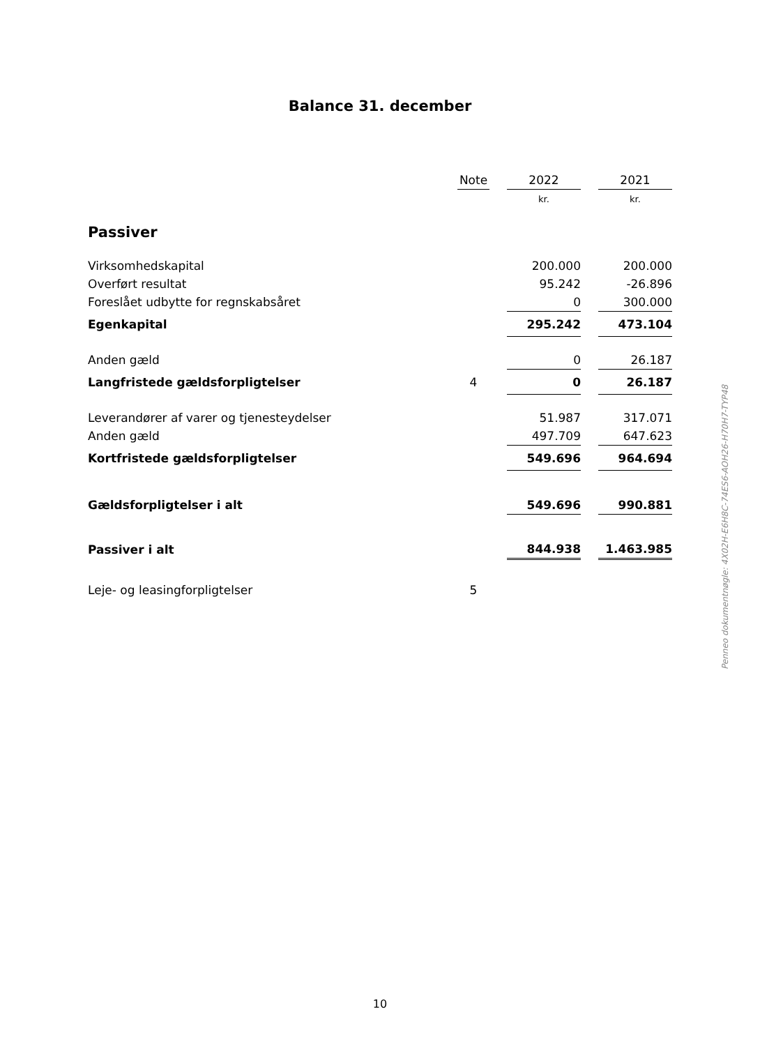Balance 31. december
| | Note | | 2022 | | 2021 |
| | | | kr. | | kr. |
| Passiver | | | | | |
| Virksomhedskapital | | | 200.000 | | 200.000 |
| Overført resultat | | | 95.242 | | -26.896 |
| Foreslået udbytte for regnskabsåret | | | 0 | | 300.000 |
| Egenkapital | | | 295.242 | | 473.104 |
| Anden gæld | | | 0 | | 26.187 |
| Langfristede gældsforpligtelser | 4 | | 0 | | 26.187 |
| Leverandører af varer og tjenesteydelser | | | 51.987 | | 317.071 |
| Anden gæld | | | 497.709 | | 647.623 |
| Kortfristede gældsforpligtelser | | | 549.696 | | 964.694 |
| Gældsforpligtelser i alt | | | 549.696 | | 990.881 |
| Passiver i alt | | | 844.938 | | 1.463.985 |
| Leje- og leasingforpligtelser | 5 | | | | |
Penneo dokumentnøgle: 4X02H-E6H8C-74ES6-AOH26-H70H7-TYP48
10